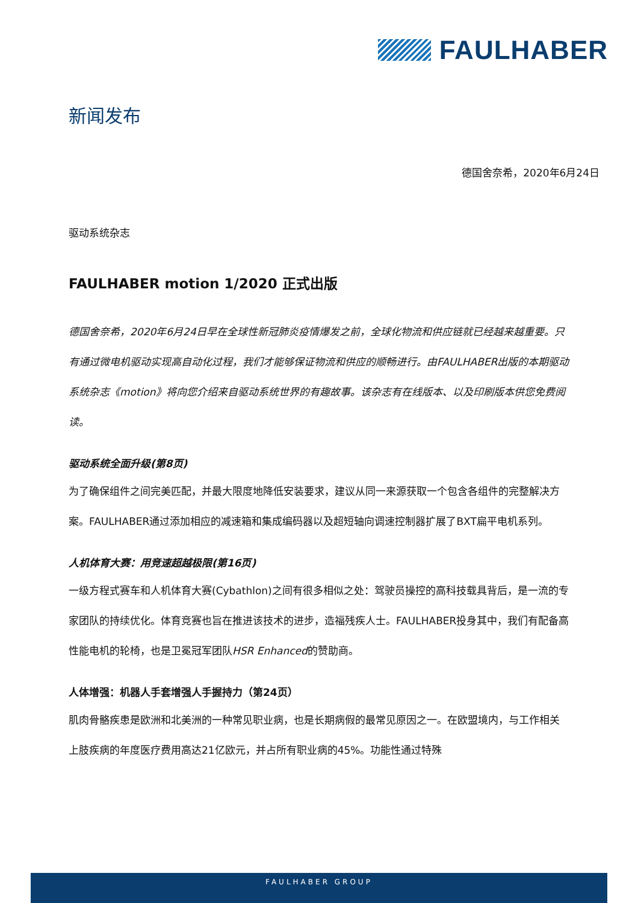FAULHABER
新闻发布
德国舍奈希，2020年6月24日
驱动系统杂志
FAULHABER motion 1/2020 正式出版
德国舍奈希，2020年6月24日早在全球性新冠肺炎疫情爆发之前，全球化物流和供应链就已经越来越重要。只有通过微电机驱动实现高自动化过程，我们才能够保证物流和供应的顺畅进行。由FAULHABER出版的本期驱动系统杂志《motion》将向您介绍来自驱动系统世界的有趣故事。该杂志有在线版本、以及印刷版本供您免费阅读。
驱动系统全面升级(第8页)
为了确保组件之间完美匹配，并最大限度地降低安装要求，建议从同一来源获取一个包含各组件的完整解决方案。FAULHABER通过添加相应的减速箱和集成编码器以及超短轴向调速控制器扩展了BXT扁平电机系列。
人机体育大赛：用竞速超越极限(第16页)
一级方程式赛车和人机体育大赛(Cybathlon)之间有很多相似之处：驾驶员操控的高科技载具背后，是一流的专家团队的持续优化。体育竞赛也旨在推进该技术的进步，造福残疾人士。FAULHABER投身其中，我们有配备高性能电机的轮椅，也是卫冕冠军团队HSR Enhanced的赞助商。
人体增强：机器人手套增强人手握持力（第24页）
肌肉骨骼疾患是欧洲和北美洲的一种常见职业病，也是长期病假的最常见原因之一。在欧盟境内，与工作相关上肢疾病的年度医疗费用高达21亿欧元，并占所有职业病的45%。功能性通过特殊
FAULHABER GROUP